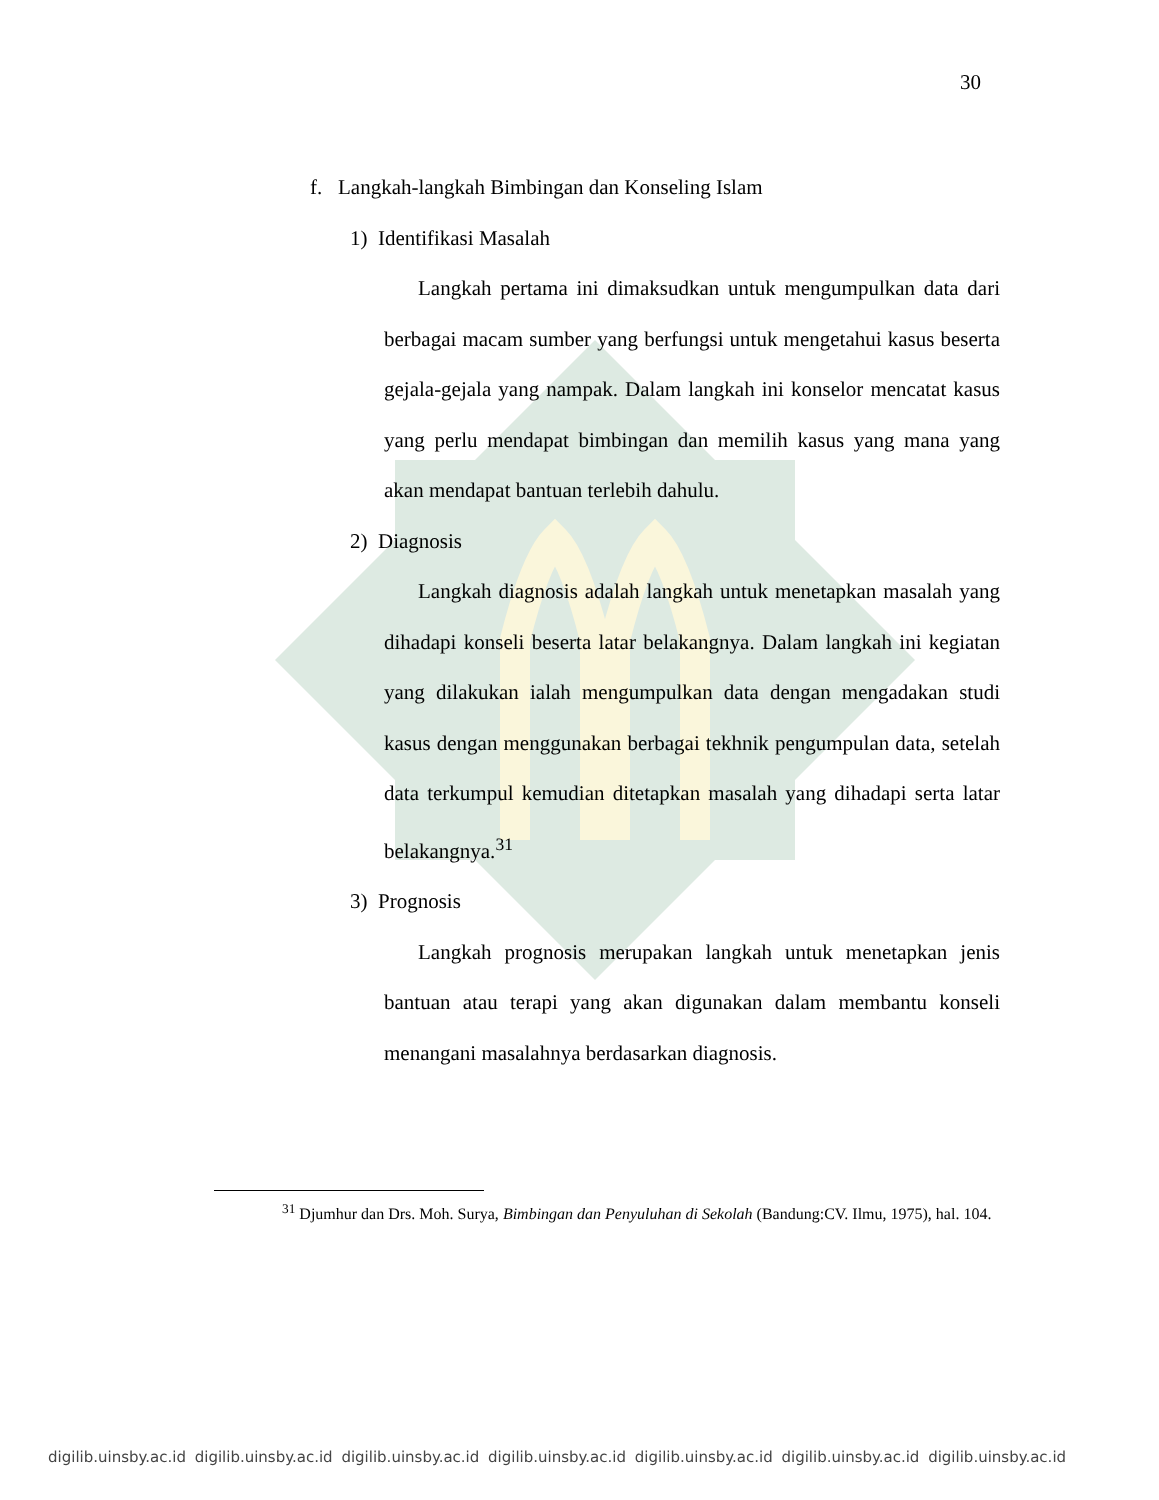30
f. Langkah-langkah Bimbingan dan Konseling Islam
1) Identifikasi Masalah
Langkah pertama ini dimaksudkan untuk mengumpulkan data dari berbagai macam sumber yang berfungsi untuk mengetahui kasus beserta gejala-gejala yang nampak. Dalam langkah ini konselor mencatat kasus yang perlu mendapat bimbingan dan memilih kasus yang mana yang akan mendapat bantuan terlebih dahulu.
2) Diagnosis
Langkah diagnosis adalah langkah untuk menetapkan masalah yang dihadapi konseli beserta latar belakangnya. Dalam langkah ini kegiatan yang dilakukan ialah mengumpulkan data dengan mengadakan studi kasus dengan menggunakan berbagai tekhnik pengumpulan data, setelah data terkumpul kemudian ditetapkan masalah yang dihadapi serta latar belakangnya.<sup>31</sup>
3) Prognosis
Langkah prognosis merupakan langkah untuk menetapkan jenis bantuan atau terapi yang akan digunakan dalam membantu konseli menangani masalahnya berdasarkan diagnosis.
<sup>31</sup> Djumhur dan Drs. Moh. Surya, Bimbingan dan Penyuluhan di Sekolah (Bandung:CV. Ilmu, 1975), hal. 104.
digilib.uinsby.ac.id digilib.uinsby.ac.id digilib.uinsby.ac.id digilib.uinsby.ac.id digilib.uinsby.ac.id digilib.uinsby.ac.id digilib.uinsby.ac.id